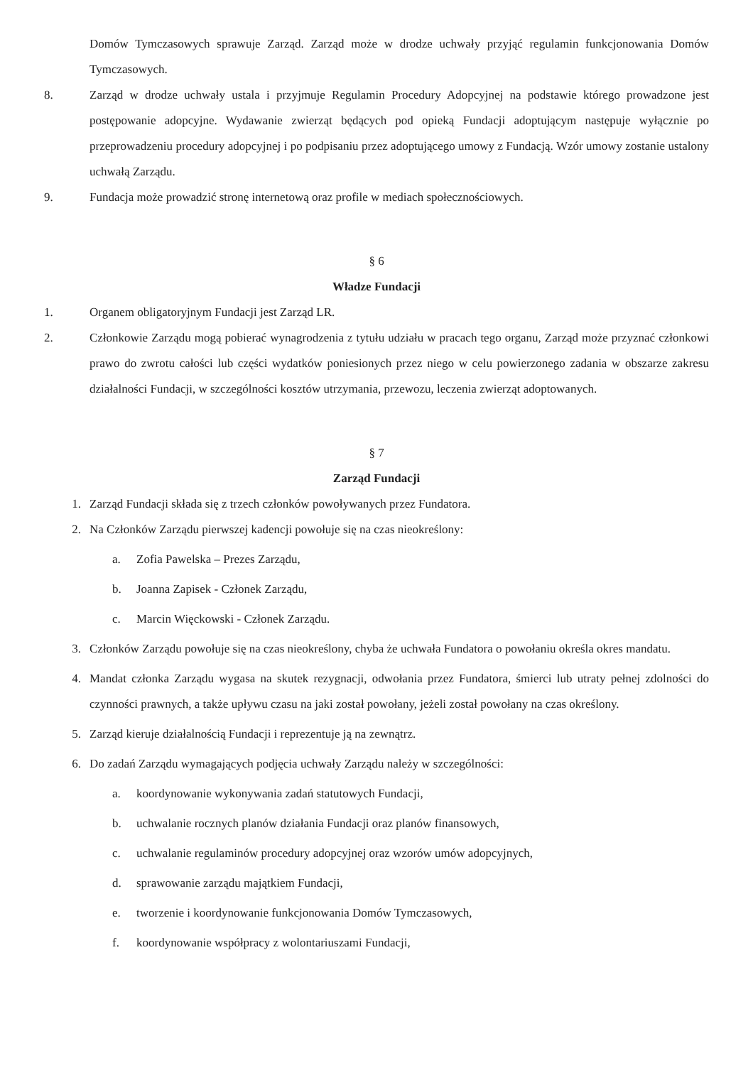Domów Tymczasowych sprawuje Zarząd. Zarząd może w drodze uchwały przyjąć regulamin funkcjonowania Domów Tymczasowych.
8. Zarząd w drodze uchwały ustala i przyjmuje Regulamin Procedury Adopcyjnej na podstawie którego prowadzone jest postępowanie adopcyjne. Wydawanie zwierząt będących pod opieką Fundacji adoptującym następuje wyłącznie po przeprowadzeniu procedury adopcyjnej i po podpisaniu przez adoptującego umowy z Fundacją. Wzór umowy zostanie ustalony uchwałą Zarządu.
9. Fundacja może prowadzić stronę internetową oraz profile w mediach społecznościowych.
§ 6
Władze Fundacji
1. Organem obligatoryjnym Fundacji jest Zarząd LR.
2. Członkowie Zarządu mogą pobierać wynagrodzenia z tytułu udziału w pracach tego organu, Zarząd może przyznać członkowi prawo do zwrotu całości lub części wydatków poniesionych przez niego w celu powierzonego zadania w obszarze zakresu działalności Fundacji, w szczególności kosztów utrzymania, przewozu, leczenia zwierząt adoptowanych.
§ 7
Zarząd Fundacji
1. Zarząd Fundacji składa się z trzech członków powoływanych przez Fundatora.
2. Na Członków Zarządu pierwszej kadencji powołuje się na czas nieokreślony:
a. Zofia Pawelska – Prezes Zarządu,
b. Joanna Zapisek - Członek Zarządu,
c. Marcin Więckowski - Członek Zarządu.
3. Członków Zarządu powołuje się na czas nieokreślony, chyba że uchwała Fundatora o powołaniu określa okres mandatu.
4. Mandat członka Zarządu wygasa na skutek rezygnacji, odwołania przez Fundatora, śmierci lub utraty pełnej zdolności do czynności prawnych, a także upływu czasu na jaki został powołany, jeżeli został powołany na czas określony.
5. Zarząd kieruje działalnością Fundacji i reprezentuje ją na zewnątrz.
6. Do zadań Zarządu wymagających podjęcia uchwały Zarządu należy w szczególności:
a. koordynowanie wykonywania zadań statutowych Fundacji,
b. uchwalanie rocznych planów działania Fundacji oraz planów finansowych,
c. uchwalanie regulaminów procedury adopcyjnej oraz wzorów umów adopcyjnych,
d. sprawowanie zarządu majątkiem Fundacji,
e. tworzenie i koordynowanie funkcjonowania Domów Tymczasowych,
f. koordynowanie współpracy z wolontariuszami Fundacji,